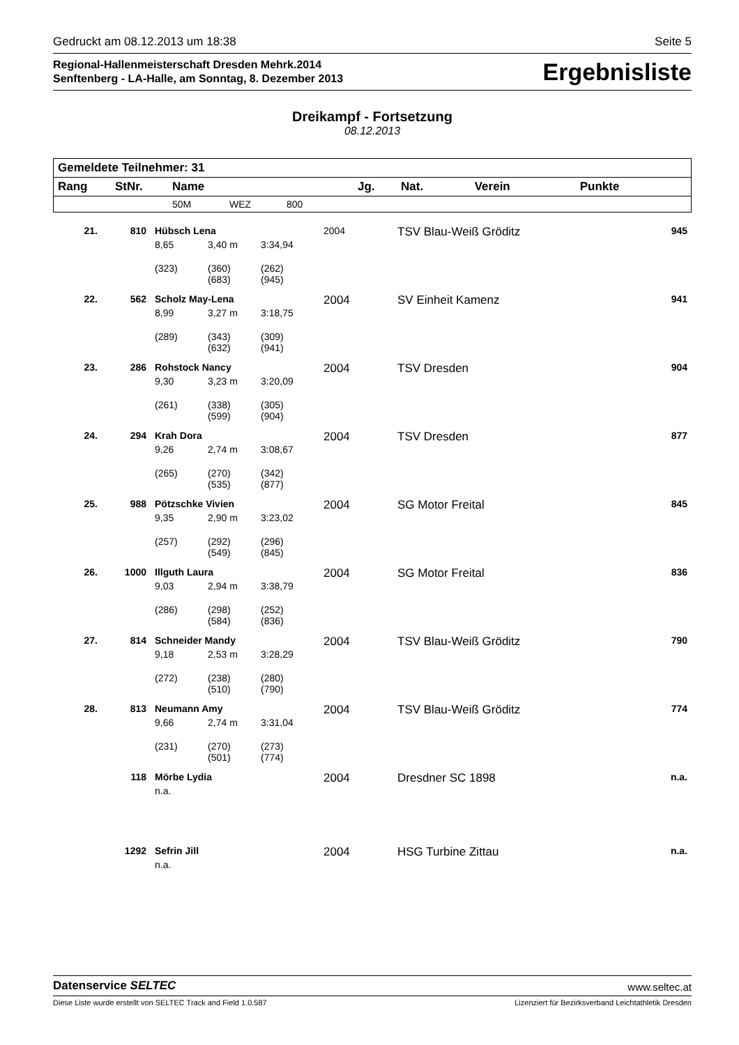Gedruckt am 08.12.2013 um 18:38 Seite 5
Regional-Hallenmeisterschaft Dresden Mehrk.2014
Senftenberg - LA-Halle, am Sonntag, 8. Dezember 2013
Ergebnisliste
Dreikampf - Fortsetzung
08.12.2013
| Gemeldete Teilnehmer: 31 | | | | | | | | |
| --- | --- | --- | --- | --- | --- | --- | --- | --- |
| Rang | StNr. | Name | | | Jg. | Nat. | Verein | Punkte |
| | | 50M | WEZ | 800 | | | | |
| 21. | 810 | Hübsch Lena | | | 2004 | | TSV Blau-Weiß Gröditz | 945 |
| | | 8,65 | 3,40 m | 3:34,94 | | | | |
| | | (323) | (360) (683) | (262) (945) | | | | |
| 22. | 562 | Scholz May-Lena | | | 2004 | | SV Einheit Kamenz | 941 |
| | | 8,99 | 3,27 m | 3:18,75 | | | | |
| | | (289) | (343) (632) | (309) (941) | | | | |
| 23. | 286 | Rohstock Nancy | | | 2004 | | TSV Dresden | 904 |
| | | 9,30 | 3,23 m | 3:20,09 | | | | |
| | | (261) | (338) (599) | (305) (904) | | | | |
| 24. | 294 | Krah Dora | | | 2004 | | TSV Dresden | 877 |
| | | 9,26 | 2,74 m | 3:08,67 | | | | |
| | | (265) | (270) (535) | (342) (877) | | | | |
| 25. | 988 | Pötzschke Vivien | | | 2004 | | SG Motor Freital | 845 |
| | | 9,35 | 2,90 m | 3:23,02 | | | | |
| | | (257) | (292) (549) | (296) (845) | | | | |
| 26. | 1000 | Illguth Laura | | | 2004 | | SG Motor Freital | 836 |
| | | 9,03 | 2,94 m | 3:38,79 | | | | |
| | | (286) | (298) (584) | (252) (836) | | | | |
| 27. | 814 | Schneider Mandy | | | 2004 | | TSV Blau-Weiß Gröditz | 790 |
| | | 9,18 | 2,53 m | 3:28,29 | | | | |
| | | (272) | (238) (510) | (280) (790) | | | | |
| 28. | 813 | Neumann Amy | | | 2004 | | TSV Blau-Weiß Gröditz | 774 |
| | | 9,66 | 2,74 m | 3:31,04 | | | | |
| | | (231) | (270) (501) | (273) (774) | | | | |
| | 118 | Mörbe Lydia | | | 2004 | | Dresdner SC 1898 | n.a. |
| | | n.a. | | | | | | |
| | 1292 | Sefrin Jill | | | 2004 | | HSG Turbine Zittau | n.a. |
| | | n.a. | | | | | | |
Datenservice SELTEC www.seltec.at
Diese Liste wurde erstellt von SELTEC Track and Field 1.0.587 Lizenziert für Bezirksverband Leichtathletik Dresden